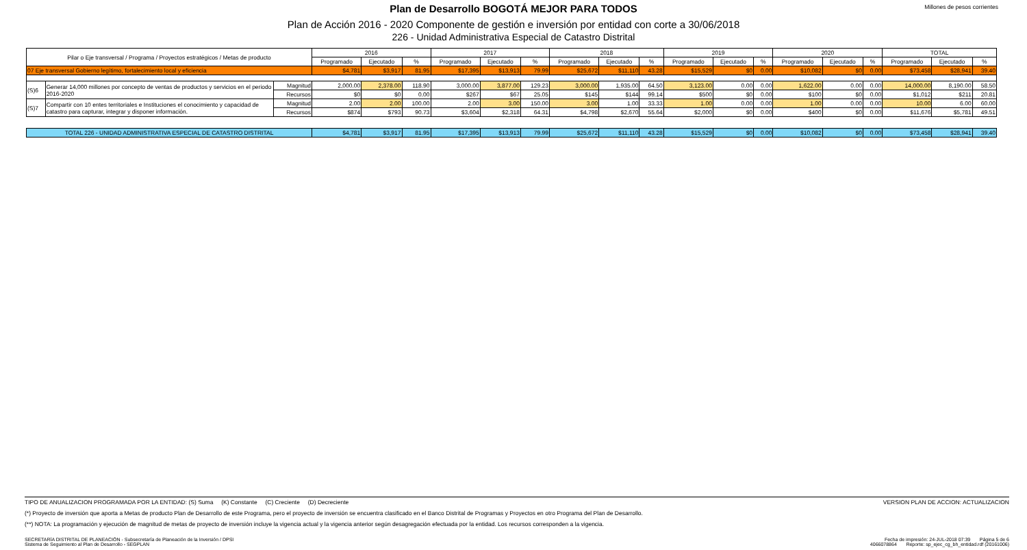Millones de pesos corrientes
Plan de Desarrollo BOGOTÁ MEJOR PARA TODOS
Plan de Acción 2016 - 2020 Componente de gestión e inversión por entidad con corte a 30/06/2018
226 - Unidad Administrativa Especial de Catastro Distrital
| Pilar o Eje transversal / Programa / Proyectos estratégicos / Metas de producto | | | 2016 | | | 2017 | | | 2018 | | | 2019 | | | 2020 | | | TOTAL | | |
| --- | --- | --- | --- | --- | --- | --- | --- | --- | --- | --- | --- | --- | --- | --- | --- | --- | --- | --- | --- | --- |
| | | | Programado | Ejecutado | % | Programado | Ejecutado | % | Programado | Ejecutado | % | Programado | Ejecutado | % | Programado | Ejecutado | % | Programado | Ejecutado | % |
| 07 Eje transversal Gobierno legítimo, fortalecimiento local y eficiencia | | | $4,781 | $3,917 | 81.95 | $17,395 | $13,913 | 79.99 | $25,672 | $11,110 | 43.28 | $15,529 | $0 | 0.00 | $10,082 | $0 | 0.00 | $73,458 | $28,941 | 39.40 |
| (S)6 | Generar 14,000 millones por concepto de ventas de productos y servicios en el periodo 2016-2020 | Magnitud | 2,000.00 | 2,378.00 | 118.90 | 3,000.00 | 3,877.00 | 129.23 | 3,000.00 | 1,935.00 | 64.50 | 3,123.00 | 0.00 | 0.00 | 1,622.00 | 0.00 | 0.00 | 14,000.00 | 8,190.00 | 58.50 |
| | | Recursos | $0 | $0 | 0.00 | $267 | $67 | 25.05 | $145 | $144 | 99.14 | $500 | $0 | 0.00 | $100 | $0 | 0.00 | $1,012 | $211 | 20.81 |
| (S)7 | Compartir con 10 entes territoriales e Instituciones el conocimiento y capacidad de catastro para capturar, integrar y disponer información. | Magnitud | 2.00 | 2.00 | 100.00 | 2.00 | 3.00 | 150.00 | 3.00 | 1.00 | 33.33 | 1.00 | 0.00 | 0.00 | 1.00 | 0.00 | 0.00 | 10.00 | 6.00 | 60.00 |
| | | Recursos | $874 | $793 | 90.73 | $3,604 | $2,318 | 64.31 | $4,798 | $2,670 | 55.64 | $2,000 | $0 | 0.00 | $400 | $0 | 0.00 | $11,676 | $5,781 | 49.51 |
| TOTAL 226 - UNIDAD ADMINISTRATIVA ESPECIAL DE CATASTRO DISTRITAL | | | $4,781 | $3,917 | 81.95 | $17,395 | $13,913 | 79.99 | $25,672 | $11,110 | 43.28 | $15,529 | $0 | 0.00 | $10,082 | $0 | 0.00 | $73,458 | $28,941 | 39.40 |
TIPO DE ANUALIZACION PROGRAMADA POR LA ENTIDAD: (S) Suma (K) Constante (C) Creciente (D) Decreciente VERSION PLAN DE ACCION: ACTUALIZACION
(*) Proyecto de inversión que aporta a Metas de producto Plan de Desarrollo de este Programa, pero el proyecto de inversión se encuentra clasificado en el Banco Distrital de Programas y Proyectos en otro Programa del Plan de Desarrollo.
(**) NOTA: La programación y ejecución de magnitud de metas de proyecto de inversión incluye la vigencia actual y la vigencia anterior según desagregación efectuada por la entidad. Los recursos corresponden a la vigencia.
SECRETARÍA DISTRITAL DE PLANEACIÓN - Subsecretaría de Planeación de la Inversión / DPSI
Sistema de Seguimiento al Plan de Desarrollo - SEGPLAN
Fecha de impresión: 24-JUL-2018 07:39 Página 5 de 6
4066078864 Reporte: sp_ejec_cg_bh_entidad.rdf (20161006)